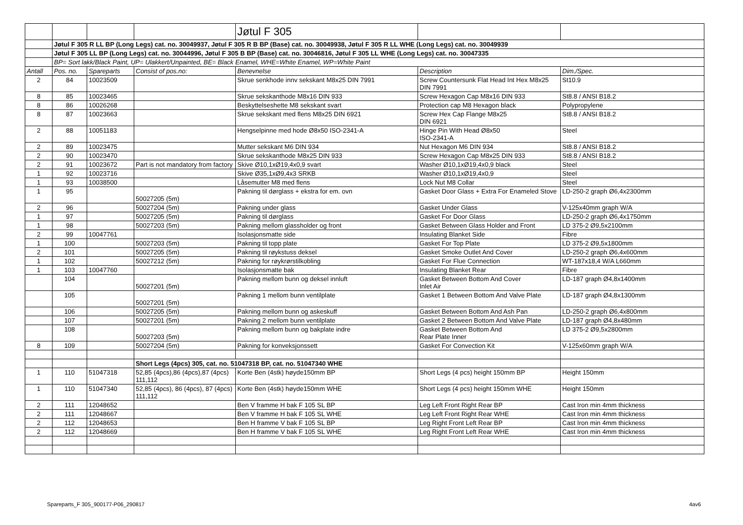| | | | | Jøtul F 305 | | |
| | Jøtul F 305 R LL BP (Long Legs) cat. no. 30049937, Jøtul F 305 R B BP (Base) cat. no. 30049938, Jøtul F 305 R LL WHE (Long Legs) cat. no. 30049939 | | | | | |
| | Jøtul F 305 LL BP (Long Legs) cat. no. 30044996, Jøtul F 305 B BP (Base) cat. no. 30046816, Jøtul F 305 LL WHE (Long Legs) cat. no. 30047335 | | | | | |
| | BP= Sort lakk/Black Paint, UP= Ulakkert/Unpainted, BE= Black Enamel, WHE=White Enamel, WP=White Paint | | | | | |
| Antall | Pos. no. | Spareparts | Consist of pos.no: | Benevnelse | Description | Dim./Spec. |
| 2 | 84 | 10023509 | | Skrue senkhode innv sekskant M8x25 DIN 7991 | Screw Countersunk Flat Head Int Hex M8x25 DIN 7991 | St10.9 |
| 8 | 85 | 10023465 | | Skrue sekskanthode M8x16 DIN 933 | Screw Hexagon Cap M8x16 DIN 933 | St8.8 / ANSI B18.2 |
| 8 | 86 | 10026268 | | Beskyttelseshette M8 sekskant svart | Protection cap M8 Hexagon black | Polypropylene |
| 8 | 87 | 10023663 | | Skrue sekskant med flens M8x25 DIN 6921 | Screw Hex Cap Flange M8x25 DIN 6921 | St8.8 / ANSI B18.2 |
| 2 | 88 | 10051183 | | Hengselpinne med hode Ø8x50 ISO-2341-A | Hinge Pin With Head Ø8x50 ISO-2341-A | Steel |
| 2 | 89 | 10023475 | | Mutter sekskant M6 DIN 934 | Nut Hexagon M6 DIN 934 | St8.8 / ANSI B18.2 |
| 2 | 90 | 10023470 | | Skrue sekskanthode M8x25 DIN 933 | Screw Hexagon Cap M8x25 DIN 933 | St8.8 / ANSI B18.2 |
| 2 | 91 | 10023672 | Part is not mandatory from factory | Skive Ø10,1xØ19,4x0,9 svart | Washer Ø10,1xØ19,4x0,9 black | Steel |
| 1 | 92 | 10023716 | | Skive Ø35,1xØ9,4x3 SRKB | Washer Ø10,1xØ19,4x0,9 | Steel |
| 1 | 93 | 10038500 | | Låsemutter M8 med flens | Lock Nut M8 Collar | Steel |
| 1 | 95 | | 50027205 (5m) | Pakning til dørglass + ekstra for em. ovn | Gasket Door Glass + Extra For Enameled Stove | LD-250-2 graph Ø6,4x2300mm |
| 2 | 96 | | 50027204 (5m) | Pakning under glass | Gasket Under Glass | V-125x40mm graph W/A |
| 1 | 97 | | 50027205 (5m) | Pakning til dørglass | Gasket For Door Glass | LD-250-2 graph Ø6,4x1750mm |
| 1 | 98 | | 50027203 (5m) | Pakning mellom glassholder og front | Gasket Between Glass Holder and Front | LD 375-2 Ø9,5x2100mm |
| 2 | 99 | 10047761 | | Isolasjonsmatte side | Insulating Blanket Side | Fibre |
| 1 | 100 | | 50027203 (5m) | Pakning til topp plate | Gasket For Top Plate | LD 375-2 Ø9,5x1800mm |
| 2 | 101 | | 50027205 (5m) | Pakning til røykstuss deksel | Gasket Smoke Outlet And Cover | LD-250-2 graph Ø6,4x600mm |
| 1 | 102 | | 50027212 (5m) | Pakning for røykrørstilkobling | Gasket For Flue Connection | WT-187x18,4 W/A L660mm |
| 1 | 103 | 10047760 | | Isolasjonsmatte bak | Insulating Blanket Rear | Fibre |
| | 104 | | 50027201 (5m) | Pakning mellom bunn og deksel innluft | Gasket Between Bottom And Cover Inlet Air | LD-187 graph Ø4,8x1400mm |
| | 105 | | 50027201 (5m) | Pakning 1 mellom bunn ventilplate | Gasket 1 Between Bottom And Valve Plate | LD-187 graph Ø4,8x1300mm |
| | 106 | | 50027205 (5m) | Pakning mellom bunn og askeskuff | Gasket Between Bottom And Ash Pan | LD-250-2 graph Ø6,4x800mm |
| | 107 | | 50027201 (5m) | Pakning 2 mellom bunn ventilplate | Gasket 2 Between Bottom And Valve Plate | LD-187 graph Ø4,8x480mm |
| | 108 | | 50027203 (5m) | Pakning mellom bunn og bakplate indre | Gasket Between Bottom And Rear Plate Inner | LD 375-2 Ø9,5x2800mm |
| 8 | 109 | | 50027204 (5m) | Pakning for konveksjonssett | Gasket For Convection Kit | V-125x60mm graph W/A |
| | | | Short Legs (4pcs) 305, cat. no. 51047318 BP, cat. no. 51047340 WHE | | | |
| 1 | 110 | 51047318 | 52,85 (4pcs),86 (4pcs),87 (4pcs) 111,112 | Korte Ben (4stk) høyde150mm BP | Short Legs (4 pcs) height 150mm BP | Height 150mm |
| 1 | 110 | 51047340 | 52,85 (4pcs), 86 (4pcs), 87 (4pcs) 111,112 | Korte Ben (4stk) høyde150mm WHE | Short Legs (4 pcs) height 150mm WHE | Height 150mm |
| 2 | 111 | 12048652 | | Ben V framme H bak F 105 SL BP | Leg Left Front Right Rear BP | Cast Iron min 4mm thickness |
| 2 | 111 | 12048667 | | Ben V framme H bak F 105 SL WHE | Leg Left Front Right Rear WHE | Cast Iron min 4mm thickness |
| 2 | 112 | 12048653 | | Ben H framme V bak F 105 SL BP | Leg Right Front Left Rear BP | Cast Iron min 4mm thickness |
| 2 | 112 | 12048669 | | Ben H framme V bak F 105 SL WHE | Leg Right Front Left Rear WHE | Cast Iron min 4mm thickness |
Spareparts_F 305_900177-P06_290817 4av6